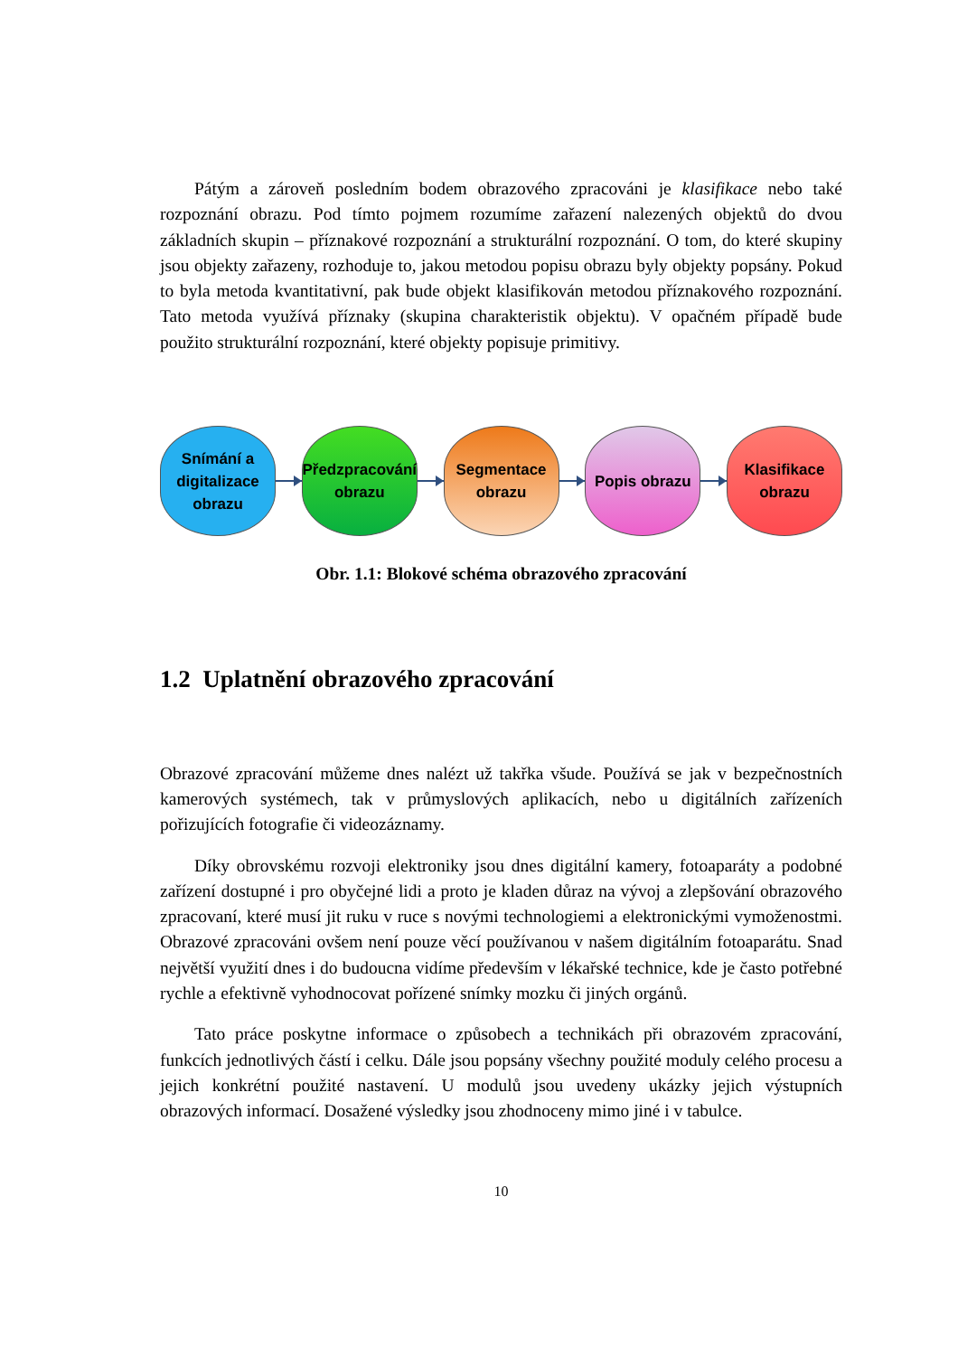Pátým a zároveň posledním bodem obrazového zpracováni je klasifikace nebo také rozpoznání obrazu. Pod tímto pojmem rozumíme zařazení nalezených objektů do dvou základních skupin – příznakové rozpoznání a strukturální rozpoznání. O tom, do které skupiny jsou objekty zařazeny, rozhoduje to, jakou metodou popisu obrazu byly objekty popsány. Pokud to byla metoda kvantitativní, pak bude objekt klasifikován metodou příznakového rozpoznání. Tato metoda využívá příznaky (skupina charakteristik objektu). V opačném případě bude použito strukturální rozpoznání, které objekty popisuje primitivy.
Snímání a
digitalizace
obrazu
Předzpracování
obrazu
Segmentace
obrazu
Popis obrazu
Klasifikace
obrazu
Obr. 1.1: Blokové schéma obrazového zpracování
1.2 Uplatnění obrazového zpracování
Obrazové zpracování můžeme dnes nalézt už takřka všude. Používá se jak v bezpečnostních kamerových systémech, tak v průmyslových aplikacích, nebo u digitálních zařízeních pořizujících fotografie či videozáznamy.
Díky obrovskému rozvoji elektroniky jsou dnes digitální kamery, fotoaparáty a podobné zařízení dostupné i pro obyčejné lidi a proto je kladen důraz na vývoj a zlepšování obrazového zpracovaní, které musí jit ruku v ruce s novými technologiemi a elektronickými vymoženostmi. Obrazové zpracováni ovšem není pouze věcí používanou v našem digitálním fotoaparátu. Snad největší využití dnes i do budoucna vidíme především v lékařské technice, kde je často potřebné rychle a efektivně vyhodnocovat pořízené snímky mozku či jiných orgánů.
Tato práce poskytne informace o způsobech a technikách při obrazovém zpracování, funkcích jednotlivých částí i celku. Dále jsou popsány všechny použité moduly celého procesu a jejich konkrétní použité nastavení. U modulů jsou uvedeny ukázky jejich výstupních obrazových informací. Dosažené výsledky jsou zhodnoceny mimo jiné i v tabulce.
10